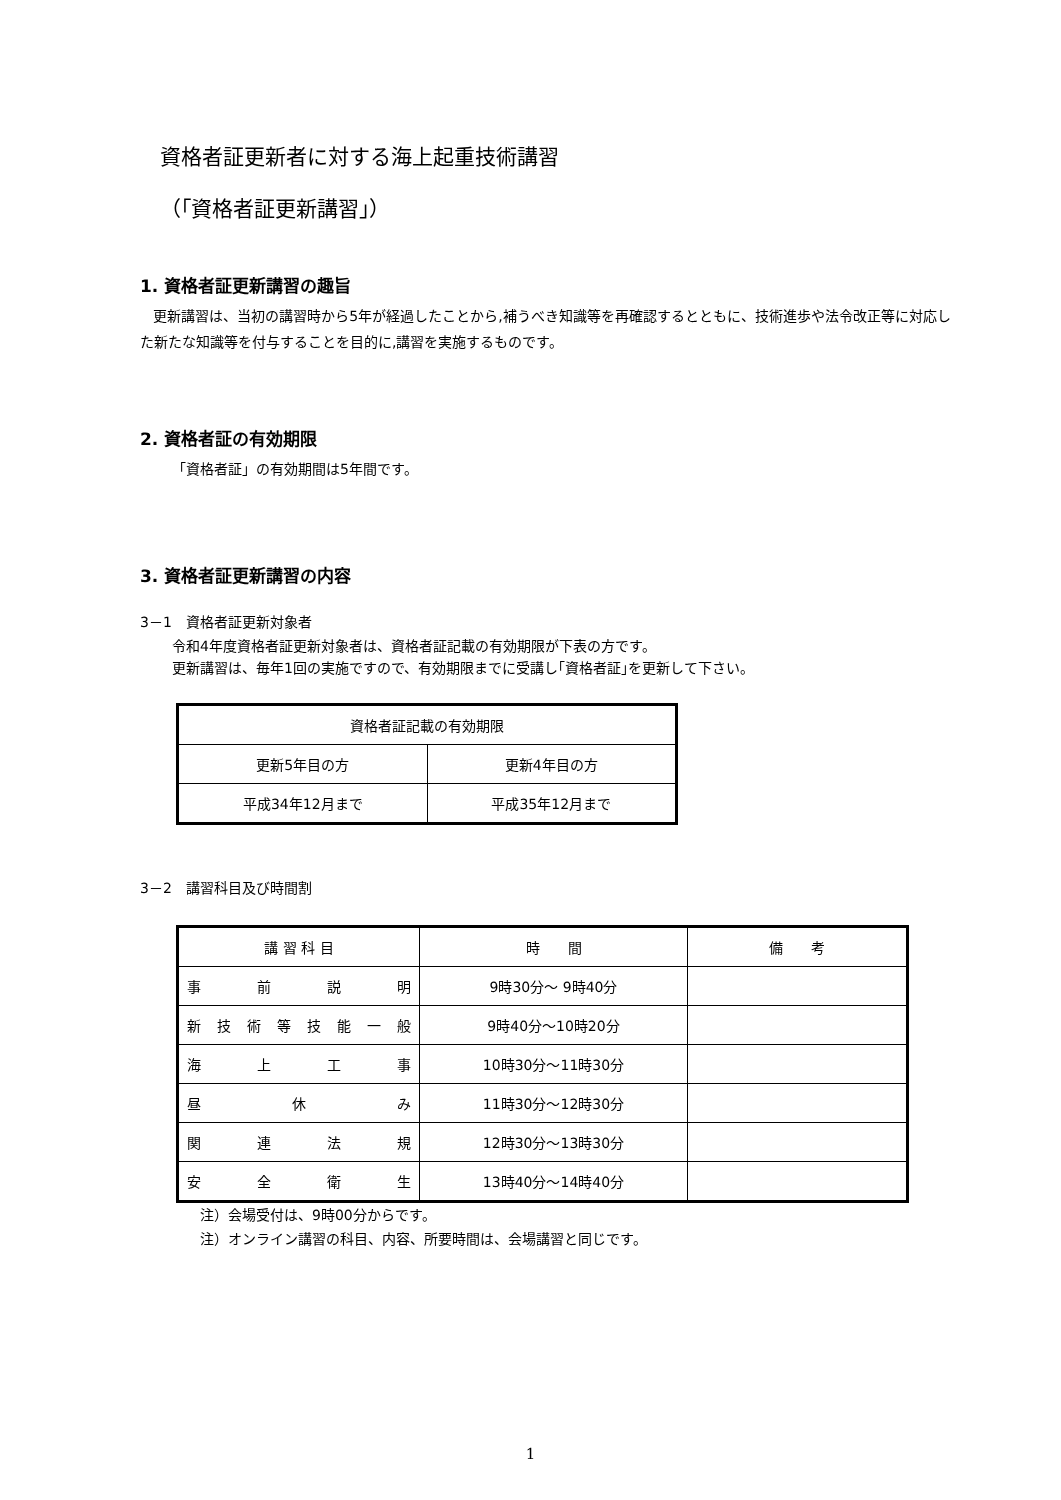資格者証更新者に対する海上起重技術講習
（｢資格者証更新講習｣）
1. 資格者証更新講習の趣旨
更新講習は、当初の講習時から5年が経過したことから,補うべき知識等を再確認するとともに、技術進歩や法令改正等に対応した新たな知識等を付与することを目的に,講習を実施するものです。
2. 資格者証の有効期限
「資格者証」の有効期間は5年間です。
3. 資格者証更新講習の内容
3－1　資格者証更新対象者
令和4年度資格者証更新対象者は、資格者証記載の有効期限が下表の方です。
更新講習は、毎年1回の実施ですので、有効期限までに受講し｢資格者証｣を更新して下さい。
| 資格者証記載の有効期限 | |
| --- | --- |
| 更新5年目の方 | 更新4年目の方 |
| 平成34年12月まで | 平成35年12月まで |
3－2　講習科目及び時間割
| 講 習 科 目 | 時 間 | 備 考 |
| --- | --- | --- |
| 事 前 説 明 | 9時30分～ 9時40分 | |
| 新 技 術 等 技 能 一 般 | 9時40分～10時20分 | |
| 海 上 工 事 | 10時30分～11時30分 | |
| 昼 休 み | 11時30分～12時30分 | |
| 関 連 法 規 | 12時30分～13時30分 | |
| 安 全 衛 生 | 13時40分～14時40分 | |
注）会場受付は、9時00分からです。
注）オンライン講習の科目、内容、所要時間は、会場講習と同じです。
1